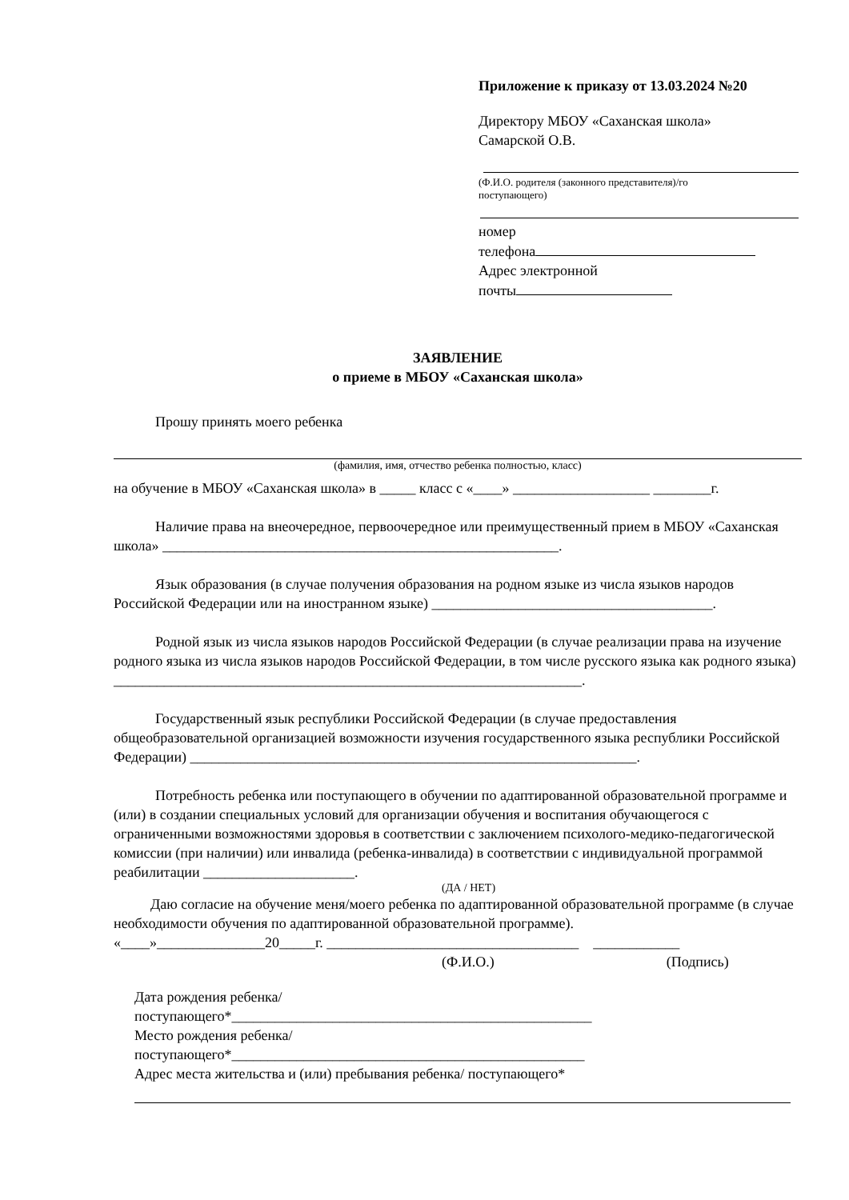Приложение к приказу от 13.03.2024 №20
Директору МБОУ «Саханская школа»
Самарской О.В.
(Ф.И.О. родителя (законного представителя)/го
поступающего)
номер
телефона
Адрес электронной
почты
ЗАЯВЛЕНИЕ
о приеме в МБОУ «Саханская школа»
Прошу принять моего ребенка
(фамилия, имя, отчество ребенка полностью, класс)
на обучение в МБОУ «Саханская школа» в _____ класс с «____» ___________________ ________г.
Наличие права на внеочередное, первоочередное или преимущественный прием в МБОУ «Саханская школа» _______________________________________________________.
Язык образования (в случае получения образования на родном языке из числа языков народов Российской Федерации или на иностранном языке) _______________________________________.
Родной язык из числа языков народов Российской Федерации (в случае реализации права на изучение родного языка из числа языков народов Российской Федерации, в том числе русского языка как родного языка) _________________________________________________________________.
Государственный язык республики Российской Федерации (в случае предоставления общеобразовательной организацией возможности изучения государственного языка республики Российской Федерации) ______________________________________________________________.
Потребность ребенка или поступающего в обучении по адаптированной образовательной программе и (или) в создании специальных условий для организации обучения и воспитания обучающегося с ограниченными возможностями здоровья в соответствии с заключением психолого-медико-педагогической комиссии (при наличии) или инвалида (ребенка-инвалида) в соответствии с индивидуальной программой реабилитации _____________________.
(ДА / НЕТ)
Даю согласие на обучение меня/моего ребенка по адаптированной образовательной программе (в случае необходимости обучения по адаптированной образовательной программе).
«____»_______________20_____г. ___________________________________ ____________
(Ф.И.О.) (Подпись)
Дата рождения ребенка/
поступающего*__________________________________________________
Место рождения ребенка/
поступающего*_________________________________________________
Адрес места жительства и (или) пребывания ребенка/ поступающего*